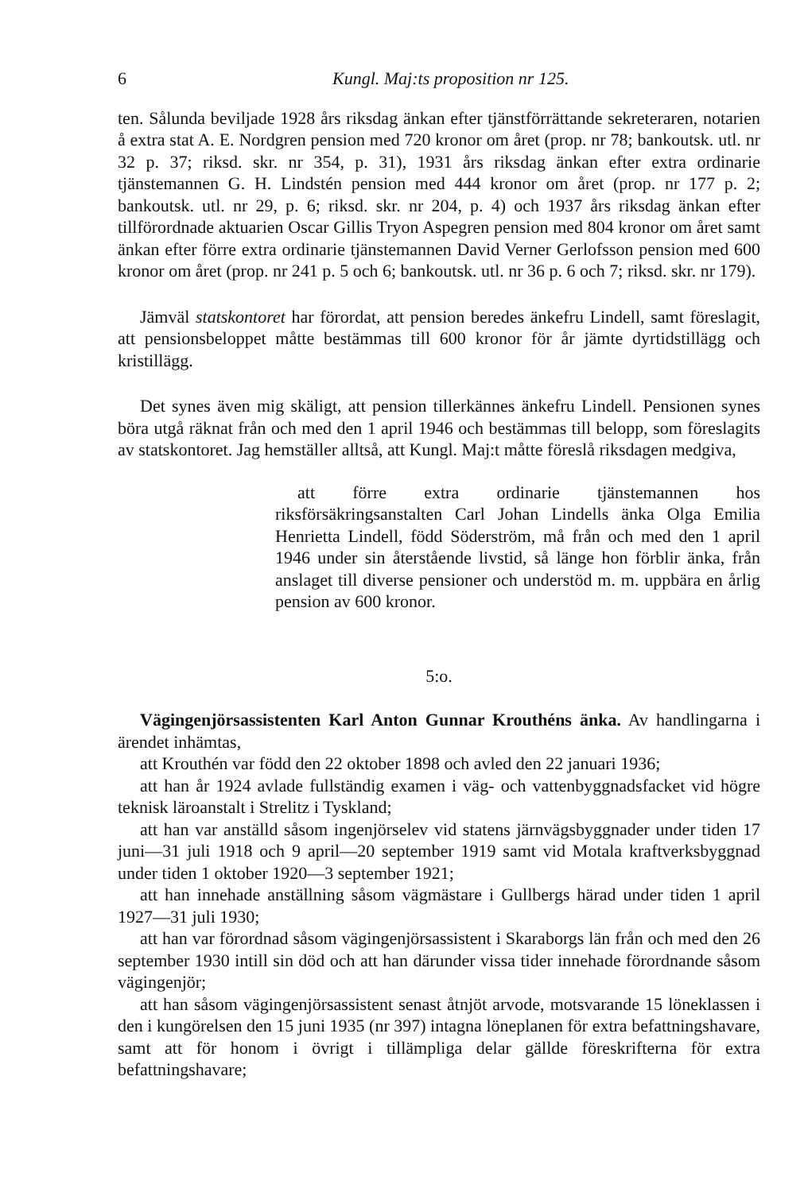6 Kungl. Maj:ts proposition nr 125.
ten. Sålunda beviljade 1928 års riksdag änkan efter tjänstförrättande sekreteraren, notarien å extra stat A. E. Nordgren pension med 720 kronor om året (prop. nr 78; bankoutsk. utl. nr 32 p. 37; riksd. skr. nr 354, p. 31), 1931 års riksdag änkan efter extra ordinarie tjänstemannen G. H. Lindstén pension med 444 kronor om året (prop. nr 177 p. 2; bankoutsk. utl. nr 29, p. 6; riksd. skr. nr 204, p. 4) och 1937 års riksdag änkan efter tillförordnade aktuarien Oscar Gillis Tryon Aspegren pension med 804 kronor om året samt änkan efter förre extra ordinarie tjänstemannen David Verner Gerlofsson pension med 600 kronor om året (prop. nr 241 p. 5 och 6; bankoutsk. utl. nr 36 p. 6 och 7; riksd. skr. nr 179).
Jämväl statskontoret har förordat, att pension beredes änkefru Lindell, samt föreslagit, att pensionsbeloppet måtte bestämmas till 600 kronor för år jämte dyrtidstillägg och kristillägg.
Det synes även mig skäligt, att pension tillerkännes änkefru Lindell. Pensionen synes böra utgå räknat från och med den 1 april 1946 och bestämmas till belopp, som föreslagits av statskontoret. Jag hemställer alltså, att Kungl. Maj:t måtte föreslå riksdagen medgiva,
att förre extra ordinarie tjänstemannen hos riksförsäkringsanstalten Carl Johan Lindells änka Olga Emilia Henrietta Lindell, född Söderström, må från och med den 1 april 1946 under sin återstående livstid, så länge hon förblir änka, från anslaget till diverse pensioner och understöd m. m. uppbära en årlig pension av 600 kronor.
5:o.
Vägingenjörsassistenten Karl Anton Gunnar Krouthéns änka. Av handlingarna i ärendet inhämtas,
att Krouthén var född den 22 oktober 1898 och avled den 22 januari 1936;
att han år 1924 avlade fullständig examen i väg- och vattenbyggnadsfacket vid högre teknisk läroanstalt i Strelitz i Tyskland;
att han var anställd såsom ingenjörselev vid statens järnvägsbyggnader under tiden 17 juni—31 juli 1918 och 9 april—20 september 1919 samt vid Motala kraftverksbyggnad under tiden 1 oktober 1920—3 september 1921;
att han innehade anställning såsom vägmästare i Gullbergs härad under tiden 1 april 1927—31 juli 1930;
att han var förordnad såsom vägingenjörsassistent i Skaraborgs län från och med den 26 september 1930 intill sin död och att han därunder vissa tider innehade förordnande såsom vägingenjör;
att han såsom vägingenjörsassistent senast åtnjöt arvode, motsvarande 15 löneklassen i den i kungörelsen den 15 juni 1935 (nr 397) intagna löneplanen för extra befattningshavare, samt att för honom i övrigt i tillämpliga delar gällde föreskrifterna för extra befattningshavare;